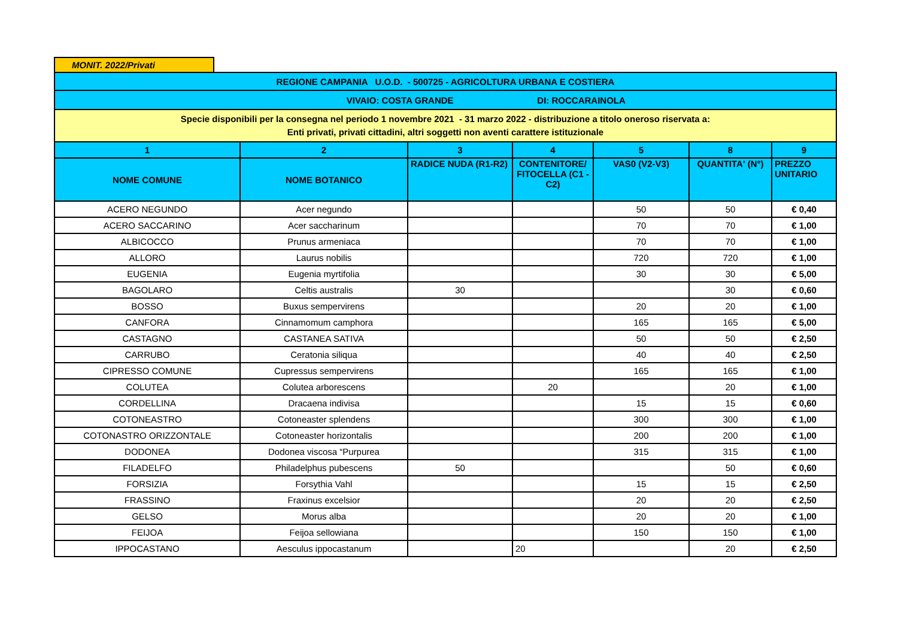MONIT. 2022/Privati
| REGIONE CAMPANIA U.O.D. - 500725 - AGRICOLTURA URBANA E COSTIERA | | | | | | |
| VIVAIO: COSTA GRANDE DI: ROCCARAINOLA | | | | | | |
| Specie disponibili per la consegna nel periodo 1 novembre 2021 - 31 marzo 2022 - distribuzione a titolo oneroso riservata a: Enti privati, privati cittadini, altri soggetti non aventi carattere istituzionale | | | | | | |
| 1 | 2 | 3 | 4 | 5 | 8 | 9 |
| NOME COMUNE | NOME BOTANICO | RADICE NUDA (R1-R2) | CONTENITORE/ FITOCELLA (C1 - C2) | VAS0 (V2-V3) | QUANTITA' (N°) | PREZZO UNITARIO |
| ACERO NEGUNDO | Acer negundo | | | 50 | 50 | € 0,40 |
| ACERO SACCARINO | Acer saccharinum | | | 70 | 70 | € 1,00 |
| ALBICOCCO | Prunus armeniaca | | | 70 | 70 | € 1,00 |
| ALLORO | Laurus nobilis | | | 720 | 720 | € 1,00 |
| EUGENIA | Eugenia myrtifolia | | | 30 | 30 | € 5,00 |
| BAGOLARO | Celtis australis | 30 | | | 30 | € 0,60 |
| BOSSO | Buxus sempervirens | | | 20 | 20 | € 1,00 |
| CANFORA | Cinnamomum camphora | | | 165 | 165 | € 5,00 |
| CASTAGNO | CASTANEA SATIVA | | | 50 | 50 | € 2,50 |
| CARRUBO | Ceratonia siliqua | | | 40 | 40 | € 2,50 |
| CIPRESSO COMUNE | Cupressus sempervirens | | | 165 | 165 | € 1,00 |
| COLUTEA | Colutea arborescens | | 20 | | 20 | € 1,00 |
| CORDELLINA | Dracaena indivisa | | | 15 | 15 | € 0,60 |
| COTONEASTRO | Cotoneaster splendens | | | 300 | 300 | € 1,00 |
| COTONASTRO ORIZZONTALE | Cotoneaster horizontalis | | | 200 | 200 | € 1,00 |
| DODONEA | Dodonea viscosa “Purpurea | | | 315 | 315 | € 1,00 |
| FILADELFO | Philadelphus pubescens | 50 | | | 50 | € 0,60 |
| FORSIZIA | Forsythia Vahl | | | 15 | 15 | € 2,50 |
| FRASSINO | Fraxinus excelsior | | | 20 | 20 | € 2,50 |
| GELSO | Morus alba | | | 20 | 20 | € 1,00 |
| FEIJOA | Feijoa sellowiana | | | 150 | 150 | € 1,00 |
| IPPOCASTANO | Aesculus ippocastanum | | 20 | | 20 | € 2,50 |